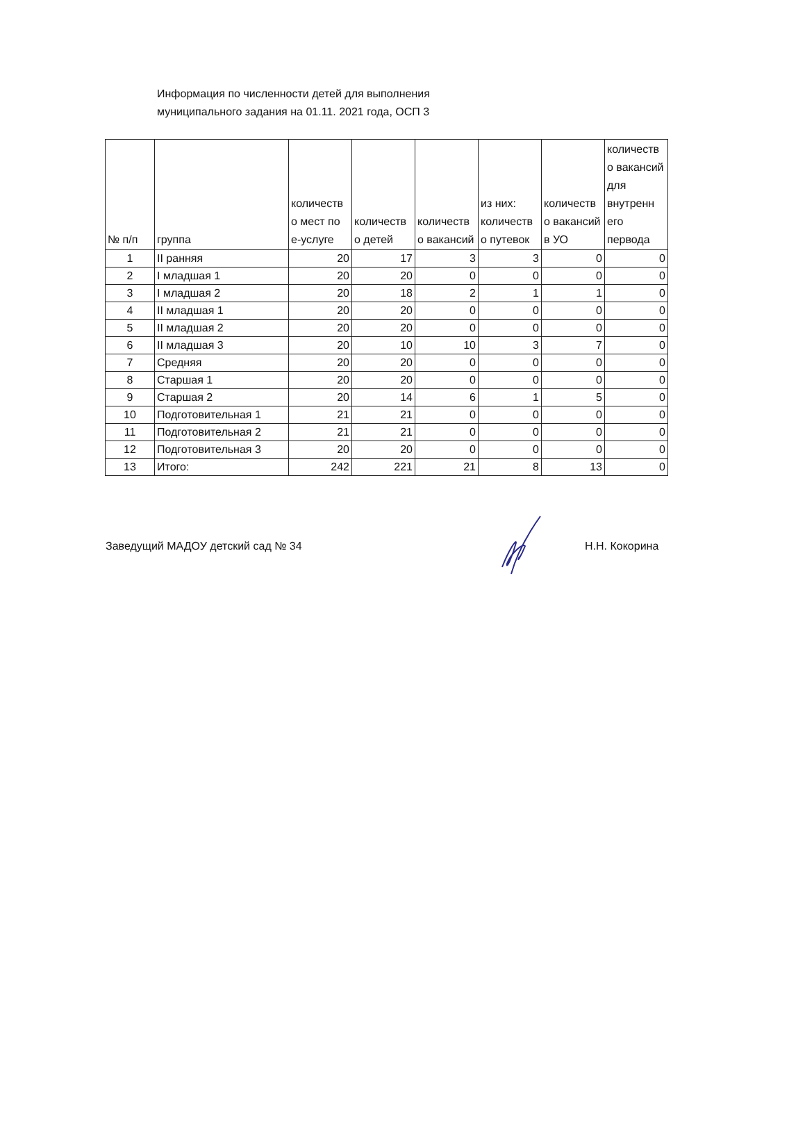Информация по численности детей для выполнения
муниципального задания на 01.11. 2021 года, ОСП 3
| № п/п | группа | количеств о мест по е-услуге | количеств о детей | количеств о вакансий | из них: количеств о путевок | количеств о вакансий в УО | количеств о вакансий для внутренн его первода |
| --- | --- | --- | --- | --- | --- | --- | --- |
| 1 | II ранняя | 20 | 17 | 3 | 3 | 0 | 0 |
| 2 | I младшая 1 | 20 | 20 | 0 | 0 | 0 | 0 |
| 3 | I младшая 2 | 20 | 18 | 2 | 1 | 1 | 0 |
| 4 | II младшая 1 | 20 | 20 | 0 | 0 | 0 | 0 |
| 5 | II младшая 2 | 20 | 20 | 0 | 0 | 0 | 0 |
| 6 | II младшая 3 | 20 | 10 | 10 | 3 | 7 | 0 |
| 7 | Средняя | 20 | 20 | 0 | 0 | 0 | 0 |
| 8 | Старшая 1 | 20 | 20 | 0 | 0 | 0 | 0 |
| 9 | Старшая 2 | 20 | 14 | 6 | 1 | 5 | 0 |
| 10 | Подготовительная 1 | 21 | 21 | 0 | 0 | 0 | 0 |
| 11 | Подготовительная 2 | 21 | 21 | 0 | 0 | 0 | 0 |
| 12 | Подготовительная 3 | 20 | 20 | 0 | 0 | 0 | 0 |
| 13 | Итого: | 242 | 221 | 21 | 8 | 13 | 0 |
Заведущий МАДОУ детский сад № 34 Н.Н. Кокорина